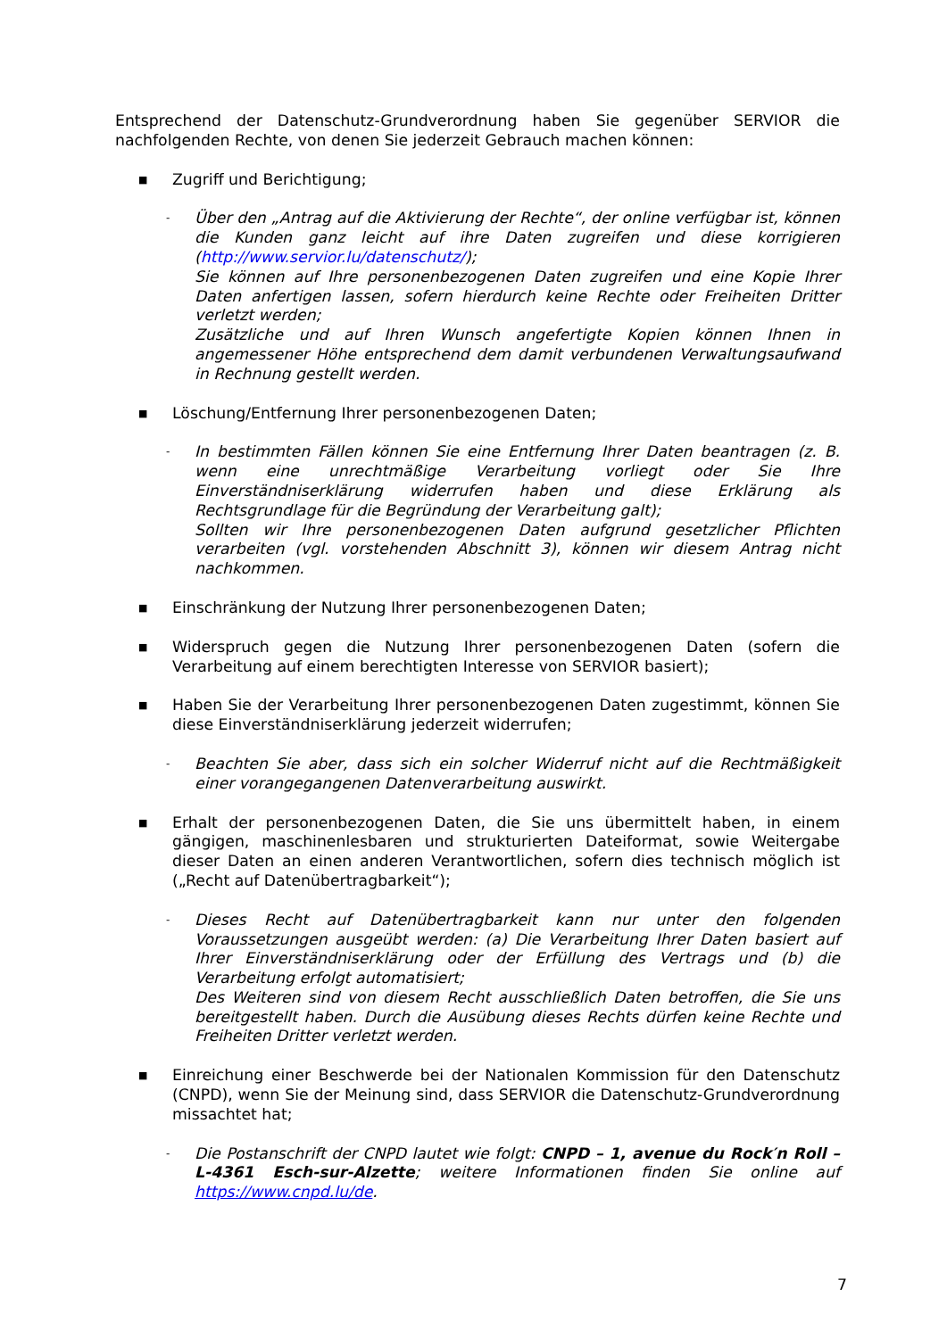Entsprechend der Datenschutz-Grundverordnung haben Sie gegenüber SERVIOR die nachfolgenden Rechte, von denen Sie jederzeit Gebrauch machen können:
■
Zugriff und Berichtigung;
-
Über den „Antrag auf die Aktivierung der Rechte“, der online verfügbar ist, können die Kunden ganz leicht auf ihre Daten zugreifen und diese korrigieren (http://www.servior.lu/datenschutz/);
Sie können auf Ihre personenbezogenen Daten zugreifen und eine Kopie Ihrer Daten anfertigen lassen, sofern hierdurch keine Rechte oder Freiheiten Dritter verletzt werden;
Zusätzliche und auf Ihren Wunsch angefertigte Kopien können Ihnen in angemessener Höhe entsprechend dem damit verbundenen Verwaltungsaufwand in Rechnung gestellt werden.
■
Löschung/Entfernung Ihrer personenbezogenen Daten;
-
In bestimmten Fällen können Sie eine Entfernung Ihrer Daten beantragen (z. B. wenn eine unrechtmäßige Verarbeitung vorliegt oder Sie Ihre Einverständniserklärung widerrufen haben und diese Erklärung als Rechtsgrundlage für die Begründung der Verarbeitung galt);
Sollten wir Ihre personenbezogenen Daten aufgrund gesetzlicher Pflichten verarbeiten (vgl. vorstehenden Abschnitt 3), können wir diesem Antrag nicht nachkommen.
■
Einschränkung der Nutzung Ihrer personenbezogenen Daten;
■
Widerspruch gegen die Nutzung Ihrer personenbezogenen Daten (sofern die Verarbeitung auf einem berechtigten Interesse von SERVIOR basiert);
■
Haben Sie der Verarbeitung Ihrer personenbezogenen Daten zugestimmt, können Sie diese Einverständniserklärung jederzeit widerrufen;
-
Beachten Sie aber, dass sich ein solcher Widerruf nicht auf die Rechtmäßigkeit einer vorangegangenen Datenverarbeitung auswirkt.
■
Erhalt der personenbezogenen Daten, die Sie uns übermittelt haben, in einem gängigen, maschinenlesbaren und strukturierten Dateiformat, sowie Weitergabe dieser Daten an einen anderen Verantwortlichen, sofern dies technisch möglich ist („Recht auf Datenübertragbarkeit“);
-
Dieses Recht auf Datenübertragbarkeit kann nur unter den folgenden Voraussetzungen ausgeübt werden: (a) Die Verarbeitung Ihrer Daten basiert auf Ihrer Einverständniserklärung oder der Erfüllung des Vertrags und (b) die Verarbeitung erfolgt automatisiert;
Des Weiteren sind von diesem Recht ausschließlich Daten betroffen, die Sie uns bereitgestellt haben. Durch die Ausübung dieses Rechts dürfen keine Rechte und Freiheiten Dritter verletzt werden.
■
Einreichung einer Beschwerde bei der Nationalen Kommission für den Datenschutz (CNPD), wenn Sie der Meinung sind, dass SERVIOR die Datenschutz-Grundverordnung missachtet hat;
-
Die Postanschrift der CNPD lautet wie folgt: CNPD – 1, avenue du Rock′n Roll – L-4361 Esch-sur-Alzette; weitere Informationen finden Sie online auf https://www.cnpd.lu/de.
7